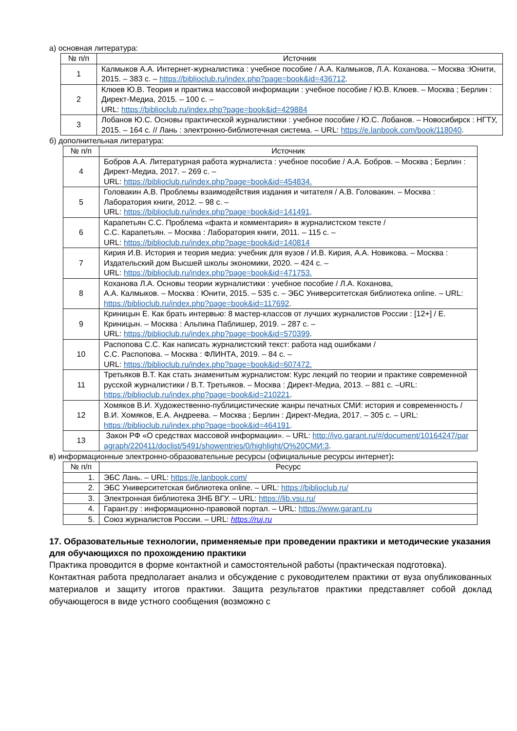а) основная литература:
| № п/п | Источник |
| --- | --- |
| 1 | Калмыков А.А. Интернет-журналистика : учебное пособие / А.А. Калмыков, Л.А. Коханова. – Москва :Юнити, 2015. – 383 с. – https://biblioclub.ru/index.php?page=book&id=436712 . |
| 2 | Клюев Ю.В. Теория и практика массовой информации : учебное пособие / Ю.В. Клюев. – Москва ; Берлин : Директ-Медиа, 2015. – 100 с. – URL: https://biblioclub.ru/index.php?page=book&id=429884 |
| 3 | Лобанов Ю.С. Основы практической журналистики : учебное пособие / Ю.С. Лобанов. – Новосибирск : НГТУ, 2015. – 164 с. // Лань : электронно-библиотечная система. – URL: https://e.lanbook.com/book/118040 . |
б) дополнительная литература:
| № п/п | Источник |
| --- | --- |
| 4 | Бобров А.А. Литературная работа журналиста : учебное пособие / А.А. Бобров. – Москва ; Берлин : Директ-Медиа, 2017. – 269 с. – URL: https://biblioclub.ru/index.php?page=book&id=454834. |
| 5 | Головакин А.В. Проблемы взаимодействия издания и читателя / А.В. Головакин. – Москва : Лаборатория книги, 2012. – 98 с. – URL: https://biblioclub.ru/index.php?page=book&id=141491 . |
| 6 | Карапетьян С.С. Проблема «факта и комментария» в журналистском тексте / С.С. Карапетьян. – Москва : Лаборатория книги, 2011. – 115 с. – URL: https://biblioclub.ru/index.php?page=book&id=140814 |
| 7 | Кирия И.В. История и теория медиа: учебник для вузов / И.В. Кирия, А.А. Новикова. – Москва : Издательский дом Высшей школы экономики, 2020. – 424 с. – URL: https://biblioclub.ru/index.php?page=book&id=471753. |
| 8 | Коханова Л.А. Основы теории журналистики : учебное пособие / Л.А. Коханова, А.А. Калмыков. – Москва : Юнити, 2015. – 535 с. – ЭБС Университетская библиотека online. – URL: https://biblioclub.ru/index.php?page=book&id=117692 . |
| 9 | Криницын Е. Как брать интервью: 8 мастер-классов от лучших журналистов России : [12+] / Е. Криницын. – Москва : Альпина Паблишер, 2019. – 287 с. – URL: https://biblioclub.ru/index.php?page=book&id=570399 . |
| 10 | Распопова С.С. Как написать журналистский текст: работа над ошибками / С.С. Распопова. – Москва : ФЛИНТА, 2019. – 84 с. – URL: https://biblioclub.ru/index.php?page=book&id=607472. |
| 11 | Третьяков В.Т. Как стать знаменитым журналистом: Курс лекций по теории и практике современной русской журналистики / В.Т. Третьяков. – Москва : Директ-Медиа, 2013. – 881 с. –URL: https://biblioclub.ru/index.php?page=book&id=210221 . |
| 12 | Хомяков В.И. Художественно-публицистические жанры печатных СМИ: история и современность / В.И. Хомяков, Е.А. Андреева. – Москва ; Берлин : Директ-Медиа, 2017. – 305 с. – URL: https://biblioclub.ru/index.php?page=book&id=464191 . |
| 13 | Закон РФ «О средствах массовой информации». – URL: http://ivo.garant.ru/#/document/10164247/paragraph/220411/doclist/5491/showentries/0/highlight/О%20СМИ:3 . |
в) информационные электронно-образовательные ресурсы (официальные ресурсы интернет):
| № п/п | Ресурс |
| --- | --- |
| 1. | ЭБС Лань. – URL: https://e.lanbook.com/ |
| 2. | ЭБС Университетская библиотека online. – URL: https://biblioclub.ru/ |
| 3. | Электронная библиотека ЗНБ ВГУ. – URL: https://lib.vsu.ru/ |
| 4. | Гарант.ру : информационно-правовой портал. – URL: https://www.garant.ru |
| 5. | Союз журналистов России. – URL: https://ruj.ru |
17. Образовательные технологии, применяемые при проведении практики и методические указания для обучающихся по прохождению практики
Практика проводится в форме контактной и самостоятельной работы (практическая подготовка).
Контактная работа предполагает анализ и обсуждение с руководителем практики от вуза опубликованных материалов и защиту итогов практики. Защита результатов практики представляет собой доклад обучающегося в виде устного сообщения (возможно с